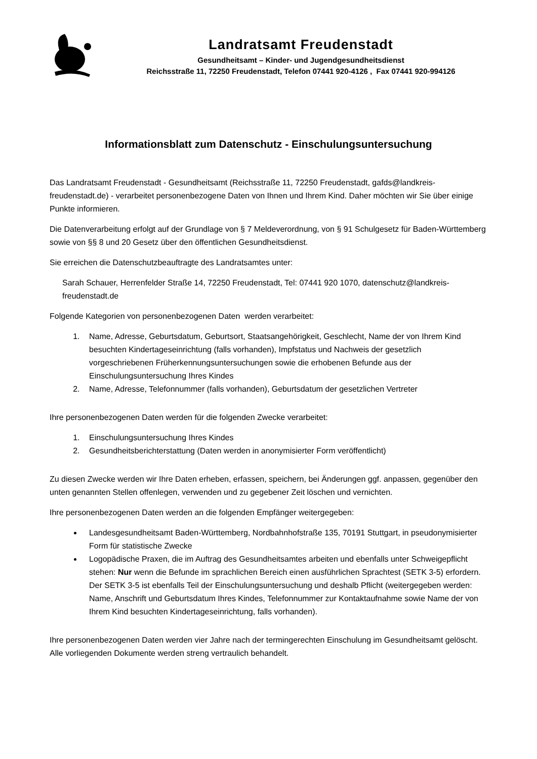Landratsamt Freudenstadt
Gesundheitsamt – Kinder- und Jugendgesundheitsdienst
Reichsstraße 11, 72250 Freudenstadt, Telefon 07441 920-4126 , Fax 07441 920-994126
Informationsblatt zum Datenschutz - Einschulungsuntersuchung
Das Landratsamt Freudenstadt - Gesundheitsamt (Reichsstraße 11, 72250 Freudenstadt, gafds@landkreis-freudenstadt.de) - verarbeitet personenbezogene Daten von Ihnen und Ihrem Kind. Daher möchten wir Sie über einige Punkte informieren.
Die Datenverarbeitung erfolgt auf der Grundlage von § 7 Meldeverordnung, von § 91 Schulgesetz für Baden-Württemberg sowie von §§ 8 und 20 Gesetz über den öffentlichen Gesundheitsdienst.
Sie erreichen die Datenschutzbeauftragte des Landratsamtes unter:
Sarah Schauer, Herrenfelder Straße 14, 72250 Freudenstadt, Tel: 07441 920 1070, datenschutz@landkreis-freudenstadt.de
Folgende Kategorien von personenbezogenen Daten werden verarbeitet:
1. Name, Adresse, Geburtsdatum, Geburtsort, Staatsangehörigkeit, Geschlecht, Name der von Ihrem Kind besuchten Kindertageseinrichtung (falls vorhanden), Impfstatus und Nachweis der gesetzlich vorgeschriebenen Früherkennungsuntersuchungen sowie die erhobenen Befunde aus der Einschulungsuntersuchung Ihres Kindes
2. Name, Adresse, Telefonnummer (falls vorhanden), Geburtsdatum der gesetzlichen Vertreter
Ihre personenbezogenen Daten werden für die folgenden Zwecke verarbeitet:
1. Einschulungsuntersuchung Ihres Kindes
2. Gesundheitsberichterstattung (Daten werden in anonymisierter Form veröffentlicht)
Zu diesen Zwecke werden wir Ihre Daten erheben, erfassen, speichern, bei Änderungen ggf. anpassen, gegenüber den unten genannten Stellen offenlegen, verwenden und zu gegebener Zeit löschen und vernichten.
Ihre personenbezogenen Daten werden an die folgenden Empfänger weitergegeben:
Landesgesundheitsamt Baden-Württemberg, Nordbahnhofstraße 135, 70191 Stuttgart, in pseudonymisierter Form für statistische Zwecke
Logopädische Praxen, die im Auftrag des Gesundheitsamtes arbeiten und ebenfalls unter Schweigepflicht stehen: Nur wenn die Befunde im sprachlichen Bereich einen ausführlichen Sprachtest (SETK 3-5) erfordern. Der SETK 3-5 ist ebenfalls Teil der Einschulungsuntersuchung und deshalb Pflicht (weitergegeben werden: Name, Anschrift und Geburtsdatum Ihres Kindes, Telefonnummer zur Kontaktaufnahme sowie Name der von Ihrem Kind besuchten Kindertageseinrichtung, falls vorhanden).
Ihre personenbezogenen Daten werden vier Jahre nach der termingerechten Einschulung im Gesundheitsamt gelöscht. Alle vorliegenden Dokumente werden streng vertraulich behandelt.